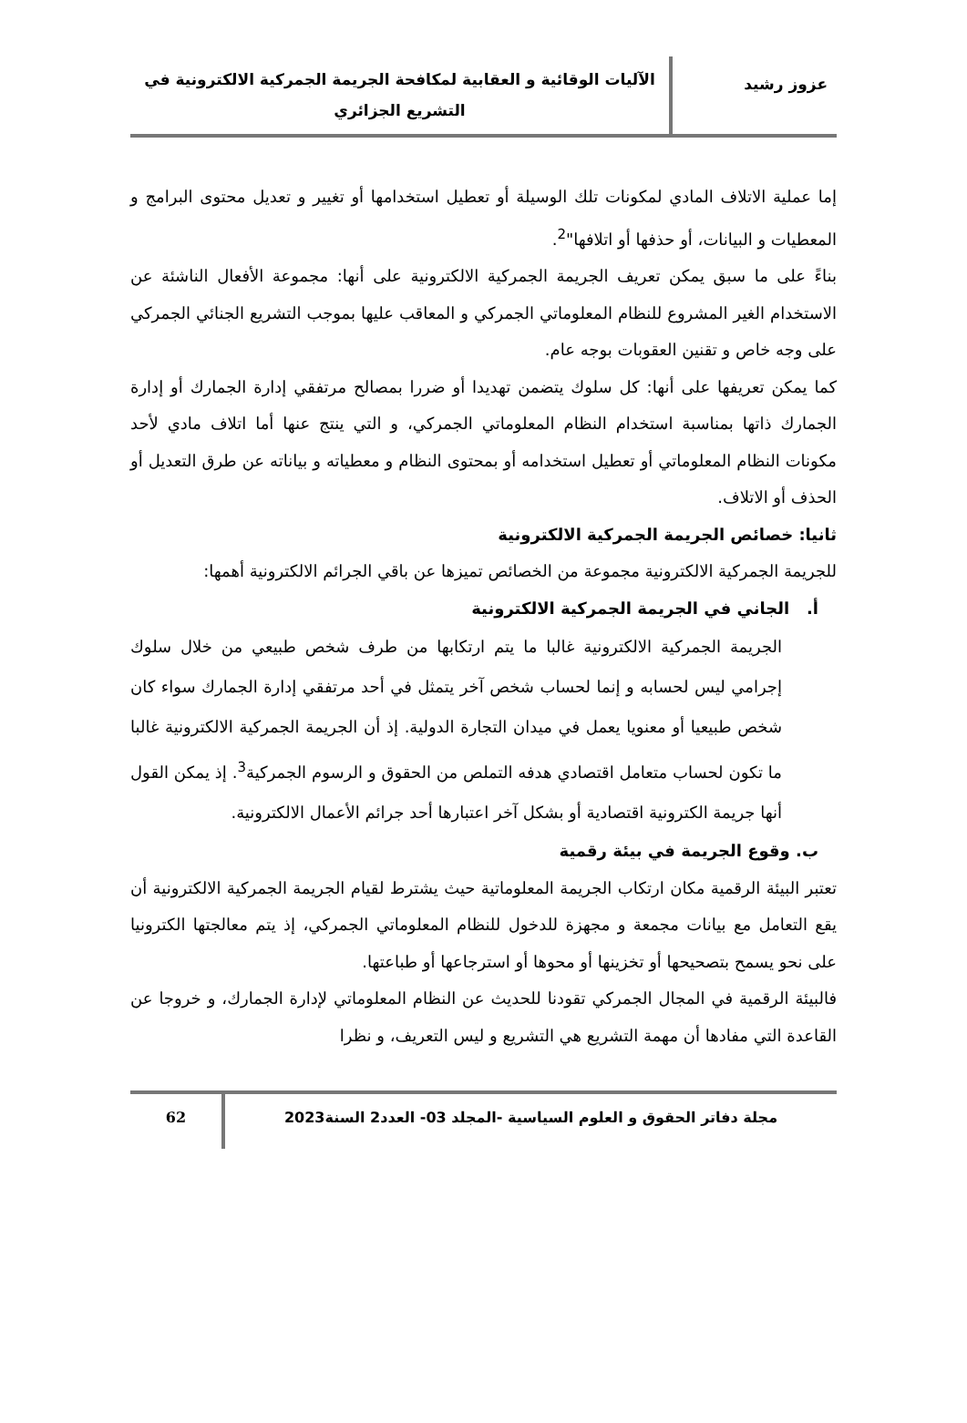عزوز رشيد
الآليات الوقائية و العقابية لمكافحة الجريمة الجمركية الالكترونية في التشريع الجزائري
إما عملية الاتلاف المادي لمكونات تلك الوسيلة أو تعطيل استخدامها أو تغيير و تعديل محتوى البرامج و المعطيات و البيانات، أو حذفها أو اتلافها"<sup>2</sup>.
بناءً على ما سبق يمكن تعريف الجريمة الجمركية الالكترونية على أنها: مجموعة الأفعال الناشئة عن الاستخدام الغير المشروع للنظام المعلوماتي الجمركي و المعاقب عليها بموجب التشريع الجنائي الجمركي على وجه خاص و تقنين العقوبات بوجه عام.
كما يمكن تعريفها على أنها: كل سلوك يتضمن تهديدا أو ضررا بمصالح مرتفقي إدارة الجمارك أو إدارة الجمارك ذاتها بمناسبة استخدام النظام المعلوماتي الجمركي، و التي ينتج عنها أما اتلاف مادي لأحد مكونات النظام المعلوماتي أو تعطيل استخدامه أو بمحتوى النظام و معطياته و بياناته عن طرق التعديل أو الحذف أو الاتلاف.
ثانيا: خصائص الجريمة الجمركية الالكترونية
للجريمة الجمركية الالكترونية مجموعة من الخصائص تميزها عن باقي الجرائم الالكترونية أهمها:
أ. الجاني في الجريمة الجمركية الالكترونية
الجريمة الجمركية الالكترونية غالبا ما يتم ارتكابها من طرف شخص طبيعي من خلال سلوك إجرامي ليس لحسابه و إنما لحساب شخص آخر يتمثل في أحد مرتفقي إدارة الجمارك سواء كان شخص طبيعيا أو معنويا يعمل في ميدان التجارة الدولية. إذ أن الجريمة الجمركية الالكترونية غالبا ما تكون لحساب متعامل اقتصادي هدفه التملص من الحقوق و الرسوم الجمركية<sup>3</sup>. إذ يمكن القول أنها جريمة الكترونية اقتصادية أو بشكل آخر اعتبارها أحد جرائم الأعمال الالكترونية.
ب. وقوع الجريمة في بيئة رقمية
تعتبر البيئة الرقمية مكان ارتكاب الجريمة المعلوماتية حيث يشترط لقيام الجريمة الجمركية الالكترونية أن يقع التعامل مع بيانات مجمعة و مجهزة للدخول للنظام المعلوماتي الجمركي، إذ يتم معالجتها الكترونيا على نحو يسمح بتصحيحها أو تخزينها أو محوها أو استرجاعها أو طباعتها.
فالبيئة الرقمية في المجال الجمركي تقودنا للحديث عن النظام المعلوماتي لإدارة الجمارك، و خروجا عن القاعدة التي مفادها أن مهمة التشريع هي التشريع و ليس التعريف، و نظرا
مجلة دفاتر الحقوق و العلوم السياسية -المجلد 03- العدد2 السنة2023
62